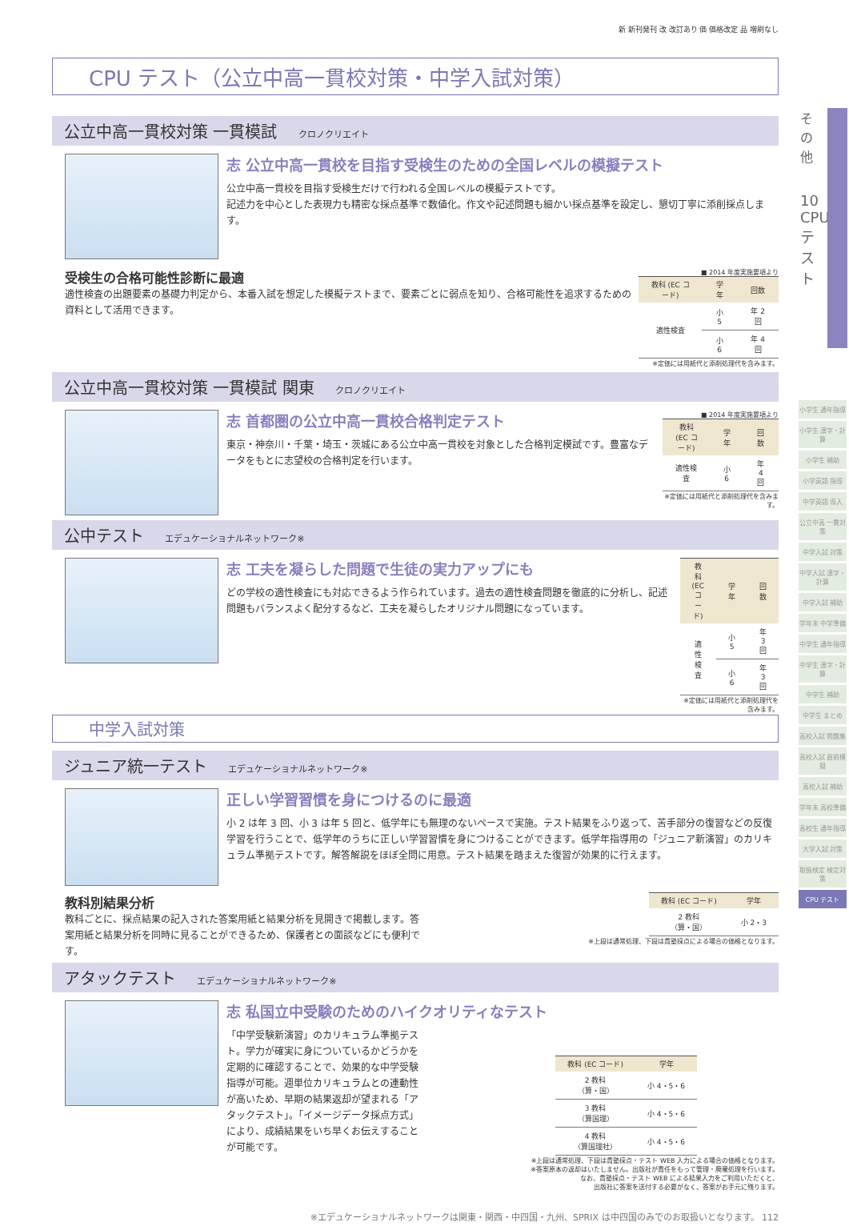新 新刊発刊 改 改訂あり 価 価格改定 品 増刷なし
CPU テスト（公立中高一貫校対策・中学入試対策）
公立中高一貫校対策 一貫模試 クロノクリエイト
志 公立中高一貫校を目指す受検生のための全国レベルの模擬テスト
公立中高一貫校を目指す受検生だけで行われる全国レベルの模擬テストです。
記述力を中心とした表現力も精密な採点基準で数値化。作文や記述問題も細かい採点基準を設定し、懇切丁寧に添削採点します。
受検生の合格可能性診断に最適
適性検査の出題要素の基礎力判定から、本番入試を想定した模擬テストまで、要素ごとに弱点を知り、合格可能性を追求するための資料として活用できます。
■ 2014 年度実施要項より
| 教科 (EC コード) | 学年 | 回数 |
| --- | --- | --- |
| 適性検査 | 小 5 | 年 2 回 |
| | 小 6 | 年 4 回 |
※定価には用紙代と添削処理代を含みます。
公立中高一貫校対策 一貫模試 関東 クロノクリエイト
志 首都圏の公立中高一貫校合格判定テスト
東京・神奈川・千葉・埼玉・茨城にある公立中高一貫校を対象とした合格判定模試です。豊富なデータをもとに志望校の合格判定を行います。
■ 2014 年度実施要項より
| 教科 (EC コード) | 学年 | 回数 |
| --- | --- | --- |
| 適性検査 | 小 6 | 年 4 回 |
※定価には用紙代と添削処理代を含みます。
公中テスト エデュケーショナルネットワーク※
志 工夫を凝らした問題で生徒の実力アップにも
どの学校の適性検査にも対応できるよう作られています。過去の適性検査問題を徹底的に分析し、記述問題もバランスよく配分するなど、工夫を凝らしたオリジナル問題になっています。
| 教科 (EC コード) | 学年 | 回数 |
| --- | --- | --- |
| 適性検査 | 小 5 | 年 3 回 |
| | 小 6 | 年 3 回 |
※定価には用紙代と添削処理代を含みます。
中学入試対策
ジュニア統一テスト エデュケーショナルネットワーク※
正しい学習習慣を身につけるのに最適
小 2 は年 3 回、小 3 は年 5 回と、低学年にも無理のないペースで実施。テスト結果をふり返って、苦手部分の復習などの反復学習を行うことで、低学年のうちに正しい学習習慣を身につけることができます。低学年指導用の「ジュニア新演習」のカリキュラム準拠テストです。解答解説をほぼ全問に用意。テスト結果を踏まえた復習が効果的に行えます。
教科別結果分析
教科ごとに、採点結果の記入された答案用紙と結果分析を見開きで掲載します。答案用紙と結果分析を同時に見ることができるため、保護者との面談などにも便利です。
| 教科 (EC コード) | 学年 |
| --- | --- |
| 2 教科 （算・国） | 小 2・3 |
※上段は通常処理、下段は貴塾採点による場合の価格となります。
アタックテスト エデュケーショナルネットワーク※
志 私国立中受験のためのハイクオリティなテスト
「中学受験新演習」のカリキュラム準拠テスト。学力が確実に身についているかどうかを定期的に確認することで、効果的な中学受験指導が可能。週単位カリキュラムとの連動性が高いため、早期の結果返却が望まれる「アタックテスト」。「イメージデータ採点方式」により、成績結果をいち早くお伝えすることが可能です。
| 教科 (EC コード) | 学年 |
| --- | --- |
| 2 教科 （算・国） | 小 4・5・6 |
| 3 教科 （算国理） | 小 4・5・6 |
| 4 教科 （算国理社） | 小 4・5・6 |
※上段は通常処理、下段は貴塾採点・テスト WEB 入力による場合の価格となります。
※答案原本の返却はいたしません。出版社が責任をもって管理・廃棄処理を行います。
なお、貴塾採点・テスト WEB による結果入力をご利用いただくと、
出版社に答案を送付する必要がなく、答案がお手元に残ります。
※エデュケーショナルネットワークは関東・関西・中四国・九州、SPRIX は中四国のみでのお取扱いとなります。 112
その他
10 CPU テスト
小学生 通年指導
小学生 漢字・計算
小学生 補助
小学英語 指導
中学英語 導入
公立中高 一貫対策
中学入試 対策
中学入試 漢字・計算
中学入試 補助
学年末 中学準備
中学生 通年指導
中学生 漢字・計算
中学生 補助
中学生 まとめ
高校入試 問題集
高校入試 直前模擬
高校入試 補助
学年末 高校準備
高校生 通年指導
大学入試 対策
取扱検定 検定対策
CPU テスト